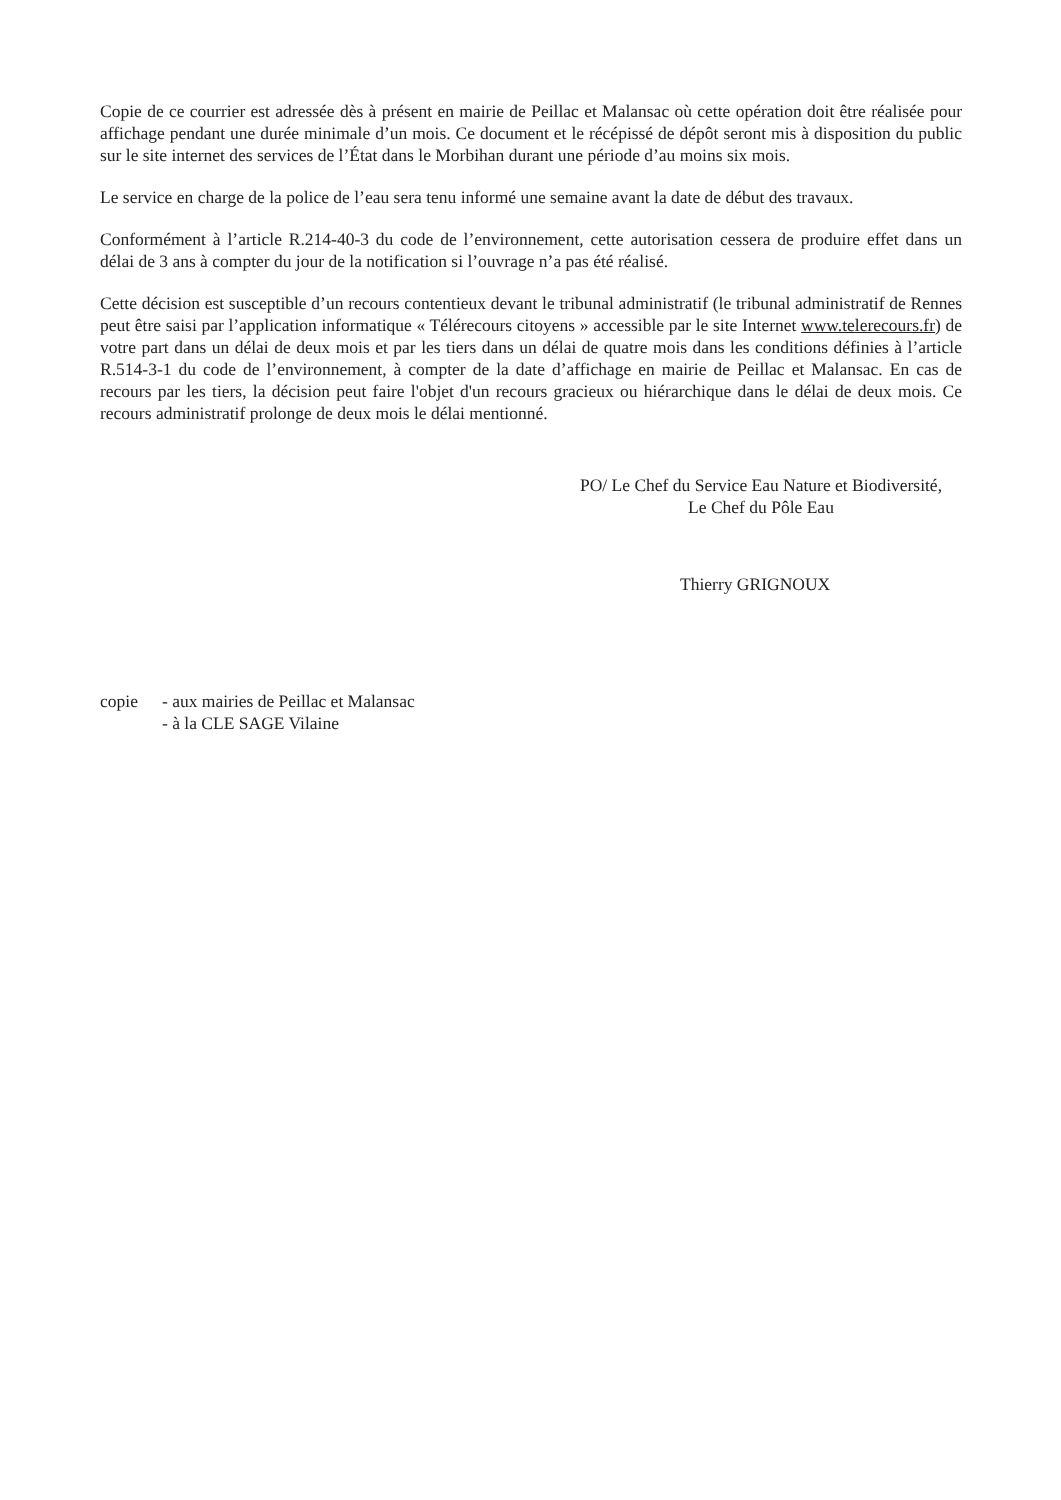Copie de ce courrier est adressée dès à présent en mairie de Peillac et Malansac où cette opération doit être réalisée pour affichage pendant une durée minimale d’un mois. Ce document et le récépissé de dépôt seront mis à disposition du public sur le site internet des services de l’État dans le Morbihan durant une période d’au moins six mois.
Le service en charge de la police de l’eau sera tenu informé une semaine avant la date de début des travaux.
Conformément à l’article R.214-40-3 du code de l’environnement, cette autorisation cessera de produire effet dans un délai de 3 ans à compter du jour de la notification si l’ouvrage n’a pas été réalisé.
Cette décision est susceptible d’un recours contentieux devant le tribunal administratif (le tribunal administratif de Rennes peut être saisi par l’application informatique « Télérecours citoyens » accessible par le site Internet www.telerecours.fr) de votre part dans un délai de deux mois et par les tiers dans un délai de quatre mois dans les conditions définies à l’article R.514-3-1 du code de l’environnement, à compter de la date d’affichage en mairie de Peillac et Malansac. En cas de recours par les tiers, la décision peut faire l'objet d'un recours gracieux ou hiérarchique dans le délai de deux mois. Ce recours administratif prolonge de deux mois le délai mentionné.
PO/ Le Chef du Service Eau Nature et Biodiversité,
Le Chef du Pôle Eau
Thierry GRIGNOUX
copie - aux mairies de Peillac et Malansac
- à la CLE SAGE Vilaine